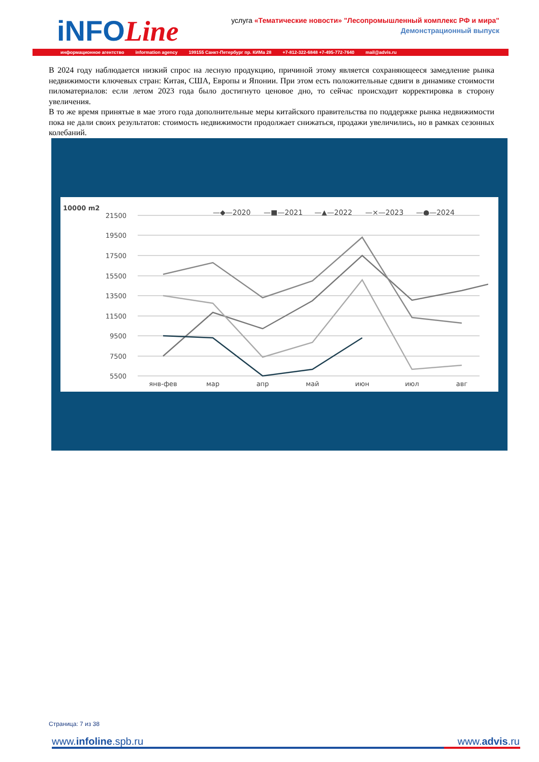iNFOLine
услуга «Тематические новости» "Лесопромышленный комплекс РФ и мира"
Демонстрационный выпуск
информационное агентство information agency 199155 Санкт-Петербург пр. КИМа 28 +7-812-322-6848 +7-495-772-7640 mail@advis.ru
В 2024 году наблюдается низкий спрос на лесную продукцию, причиной этому является сохраняющееся замедление рынка недвижимости ключевых стран: Китая, США, Европы и Японии. При этом есть положительные сдвиги в динамике стоимости пиломатериалов: если летом 2023 года было достигнуто ценовое дно, то сейчас происходит корректировка в сторону увеличения.
В то же время принятые в мае этого года дополнительные меры китайского правительства по поддержке рынка недвижимости пока не дали своих результатов: стоимость недвижимости продолжает снижаться, продажи увеличились, но в рамках сезонных колебаний.
10000 m2
—◆—2020
—■—2021
—▲—2022
—×—2023
—●—2024
21500
19500
17500
15500
13500
11500
9500
7500
5500
янв-фев
мар
апр
май
июн
июл
авг
Страница: 7 из 38
www.infoline.spb.ru www.advis.ru